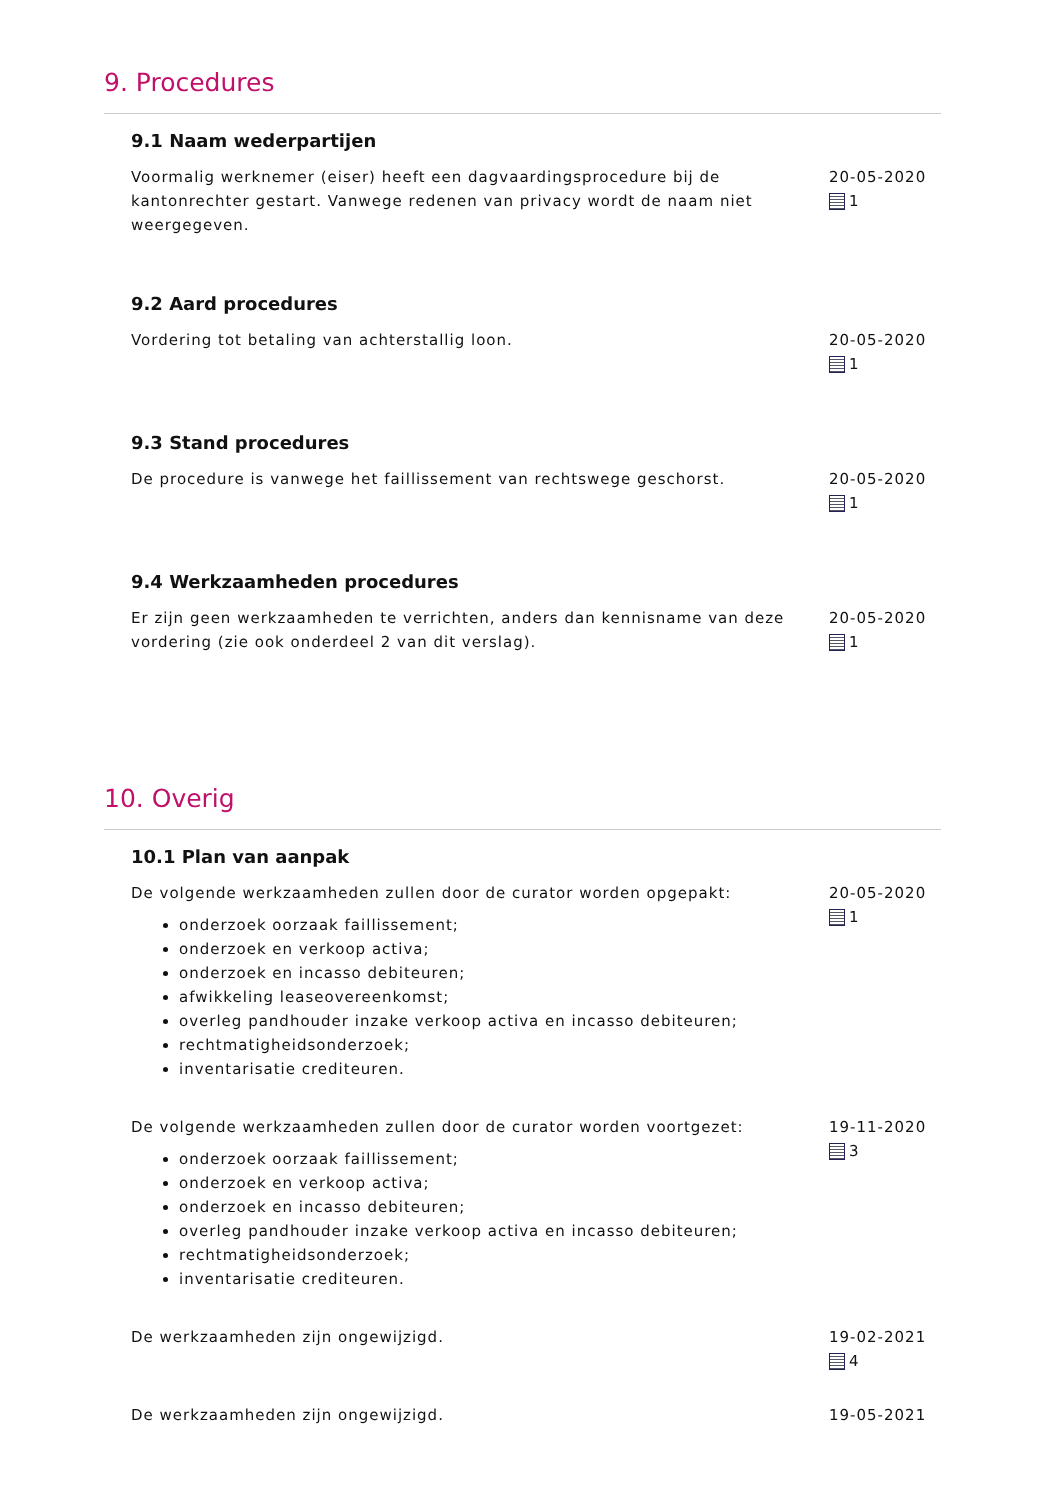9. Procedures
9.1 Naam wederpartijen
Voormalig werknemer (eiser) heeft een dagvaardingsprocedure bij de kantonrechter gestart. Vanwege redenen van privacy wordt de naam niet weergegeven.
20-05-2020
1
9.2 Aard procedures
Vordering tot betaling van achterstallig loon. 20-05-2020
1
9.3 Stand procedures
De procedure is vanwege het faillissement van rechtswege geschorst.
20-05-2020
1
9.4 Werkzaamheden procedures
Er zijn geen werkzaamheden te verrichten, anders dan kennisname van deze vordering (zie ook onderdeel 2 van dit verslag).
20-05-2020
1
10. Overig
10.1 Plan van aanpak
De volgende werkzaamheden zullen door de curator worden opgepakt:
onderzoek oorzaak faillissement;
onderzoek en verkoop activa;
onderzoek en incasso debiteuren;
afwikkeling leaseovereenkomst;
overleg pandhouder inzake verkoop activa en incasso debiteuren;
rechtmatigheidsonderzoek;
inventarisatie crediteuren.
20-05-2020
1
De volgende werkzaamheden zullen door de curator worden voortgezet:
onderzoek oorzaak faillissement;
onderzoek en verkoop activa;
onderzoek en incasso debiteuren;
overleg pandhouder inzake verkoop activa en incasso debiteuren;
rechtmatigheidsonderzoek;
inventarisatie crediteuren.
19-11-2020
3
De werkzaamheden zijn ongewijzigd. 19-02-2021
4
De werkzaamheden zijn ongewijzigd. 19-05-2021